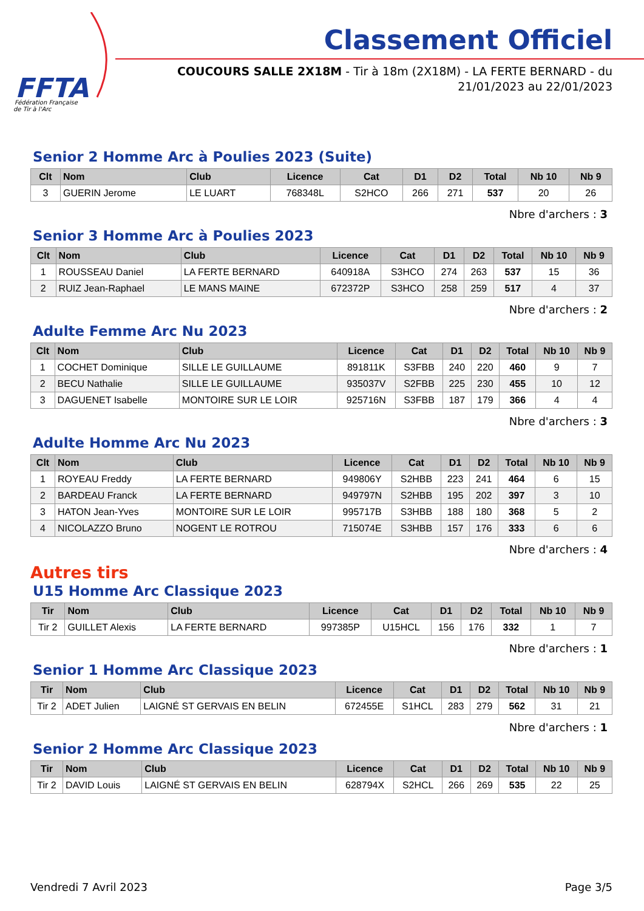FFTA
Fédération Française
de Tir à l'Arc
Classement Officiel
COUCOURS SALLE 2X18M - Tir à 18m (2X18M) - LA FERTE BERNARD - du
21/01/2023 au 22/01/2023
Senior 2 Homme Arc à Poulies 2023 (Suite)
| Clt | Nom | Club | Licence | Cat | D1 | D2 | Total | Nb 10 | Nb 9 |
| --- | --- | --- | --- | --- | --- | --- | --- | --- | --- |
| 3 | GUERIN Jerome | LE LUART | 768348L | S2HCO | 266 | 271 | 537 | 20 | 26 |
Nbre d'archers : 3
Senior 3 Homme Arc à Poulies 2023
| Clt | Nom | Club | Licence | Cat | D1 | D2 | Total | Nb 10 | Nb 9 |
| --- | --- | --- | --- | --- | --- | --- | --- | --- | --- |
| 1 | ROUSSEAU Daniel | LA FERTE BERNARD | 640918A | S3HCO | 274 | 263 | 537 | 15 | 36 |
| 2 | RUIZ Jean-Raphael | LE MANS MAINE | 672372P | S3HCO | 258 | 259 | 517 | 4 | 37 |
Nbre d'archers : 2
Adulte Femme Arc Nu 2023
| Clt | Nom | Club | Licence | Cat | D1 | D2 | Total | Nb 10 | Nb 9 |
| --- | --- | --- | --- | --- | --- | --- | --- | --- | --- |
| 1 | COCHET Dominique | SILLE LE GUILLAUME | 891811K | S3FBB | 240 | 220 | 460 | 9 | 7 |
| 2 | BECU Nathalie | SILLE LE GUILLAUME | 935037V | S2FBB | 225 | 230 | 455 | 10 | 12 |
| 3 | DAGUENET Isabelle | MONTOIRE SUR LE LOIR | 925716N | S3FBB | 187 | 179 | 366 | 4 | 4 |
Nbre d'archers : 3
Adulte Homme Arc Nu 2023
| Clt | Nom | Club | Licence | Cat | D1 | D2 | Total | Nb 10 | Nb 9 |
| --- | --- | --- | --- | --- | --- | --- | --- | --- | --- |
| 1 | ROYEAU Freddy | LA FERTE BERNARD | 949806Y | S2HBB | 223 | 241 | 464 | 6 | 15 |
| 2 | BARDEAU Franck | LA FERTE BERNARD | 949797N | S2HBB | 195 | 202 | 397 | 3 | 10 |
| 3 | HATON Jean-Yves | MONTOIRE SUR LE LOIR | 995717B | S3HBB | 188 | 180 | 368 | 5 | 2 |
| 4 | NICOLAZZO Bruno | NOGENT LE ROTROU | 715074E | S3HBB | 157 | 176 | 333 | 6 | 6 |
Nbre d'archers : 4
Autres tirs
U15 Homme Arc Classique 2023
| Tir | Nom | Club | Licence | Cat | D1 | D2 | Total | Nb 10 | Nb 9 |
| --- | --- | --- | --- | --- | --- | --- | --- | --- | --- |
| Tir 2 | GUILLET Alexis | LA FERTE BERNARD | 997385P | U15HCL | 156 | 176 | 332 | 1 | 7 |
Nbre d'archers : 1
Senior 1 Homme Arc Classique 2023
| Tir | Nom | Club | Licence | Cat | D1 | D2 | Total | Nb 10 | Nb 9 |
| --- | --- | --- | --- | --- | --- | --- | --- | --- | --- |
| Tir 2 | ADET Julien | LAIGNÉ ST GERVAIS EN BELIN | 672455E | S1HCL | 283 | 279 | 562 | 31 | 21 |
Nbre d'archers : 1
Senior 2 Homme Arc Classique 2023
| Tir | Nom | Club | Licence | Cat | D1 | D2 | Total | Nb 10 | Nb 9 |
| --- | --- | --- | --- | --- | --- | --- | --- | --- | --- |
| Tir 2 | DAVID Louis | LAIGNÉ ST GERVAIS EN BELIN | 628794X | S2HCL | 266 | 269 | 535 | 22 | 25 |
Vendredi 7 Avril 2023 Page 3/5